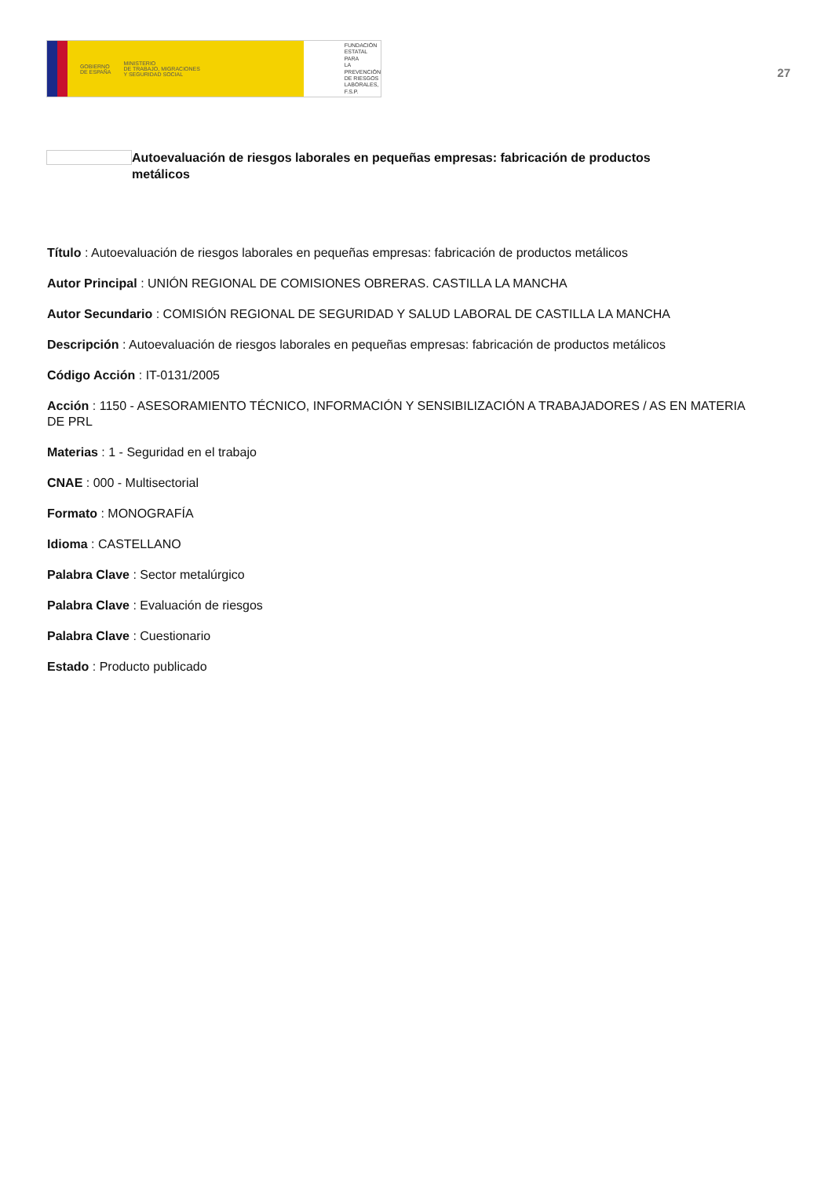GOBIERNO
DE ESPAÑA MINISTERIO
DE TRABAJO, MIGRACIONES
Y SEGURIDAD SOCIAL
FUNDACIÓN
ESTATAL PARA
LA PREVENCIÓN
DE RIESGOS
LABORALES, F.S.P.
27
Autoevaluación de riesgos laborales en pequeñas empresas: fabricación de productos metálicos
Título : Autoevaluación de riesgos laborales en pequeñas empresas: fabricación de productos metálicos
Autor Principal : UNIÓN REGIONAL DE COMISIONES OBRERAS. CASTILLA LA MANCHA
Autor Secundario : COMISIÓN REGIONAL DE SEGURIDAD Y SALUD LABORAL DE CASTILLA LA MANCHA
Descripción : Autoevaluación de riesgos laborales en pequeñas empresas: fabricación de productos metálicos
Código Acción : IT-0131/2005
Acción : 1150 - ASESORAMIENTO TÉCNICO, INFORMACIÓN Y SENSIBILIZACIÓN A TRABAJADORES / AS EN MATERIA DE PRL
Materias : 1 - Seguridad en el trabajo
CNAE : 000 - Multisectorial
Formato : MONOGRAFÍA
Idioma : CASTELLANO
Palabra Clave : Sector metalúrgico
Palabra Clave : Evaluación de riesgos
Palabra Clave : Cuestionario
Estado : Producto publicado